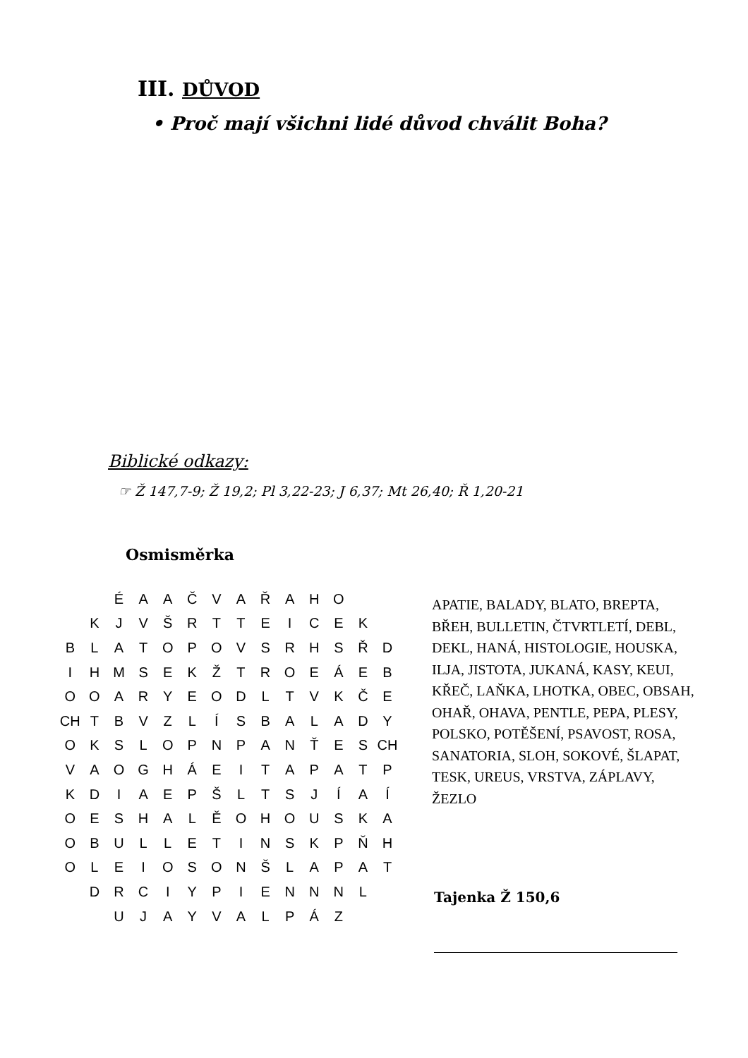III. DŮVOD
• Proč mají všichni lidé důvod chválit Boha?
Biblické odkazy:
☞ Ž 147,7-9; Ž 19,2; Pl 3,22-23; J 6,37; Mt 26,40; Ř 1,20-21
Osmisměrka
| | | É | A | A | Č | V | A | Ř | A | H | O | | |
| | K | J | V | Š | R | T | T | E | I | C | E | K | |
| B | L | A | T | O | P | O | V | S | R | H | S | Ř | D |
| I | H | M | S | E | K | Ž | T | R | O | E | Á | E | B |
| O | O | A | R | Y | E | O | D | L | T | V | K | Č | E |
| CH | T | B | V | Z | L | Í | S | B | A | L | A | D | Y |
| O | K | S | L | O | P | N | P | A | N | Ť | E | S | CH |
| V | A | O | G | H | Á | E | I | T | A | P | A | T | P |
| K | D | I | A | E | P | Š | L | T | S | J | Í | A | Í |
| O | E | S | H | A | L | Ě | O | H | O | U | S | K | A |
| O | B | U | L | L | E | T | I | N | S | K | P | Ň | H |
| O | L | E | I | O | S | O | N | Š | L | A | P | A | T |
| | D | R | C | I | Y | P | I | E | N | N | N | L | |
| | | U | J | A | Y | V | A | L | P | Á | Z | | |
APATIE, BALADY, BLATO, BREPTA, BŘEH, BULLETIN, ČTVRTLETÍ, DEBL, DEKL, HANÁ, HISTOLOGIE, HOUSKA, ILJA, JISTOTA, JUKANÁ, KASY, KEUI, KŘEČ, LAŇKA, LHOTKA, OBEC, OBSAH, OHAŘ, OHAVA, PENTLE, PEPA, PLESY, POLSKO, POTĚŠENÍ, PSAVOST, ROSA, SANATORIA, SLOH, SOKOVÉ, ŠLAPAT, TESK, UREUS, VRSTVA, ZÁPLAVY, ŽEZLO
Tajenka Ž 150,6